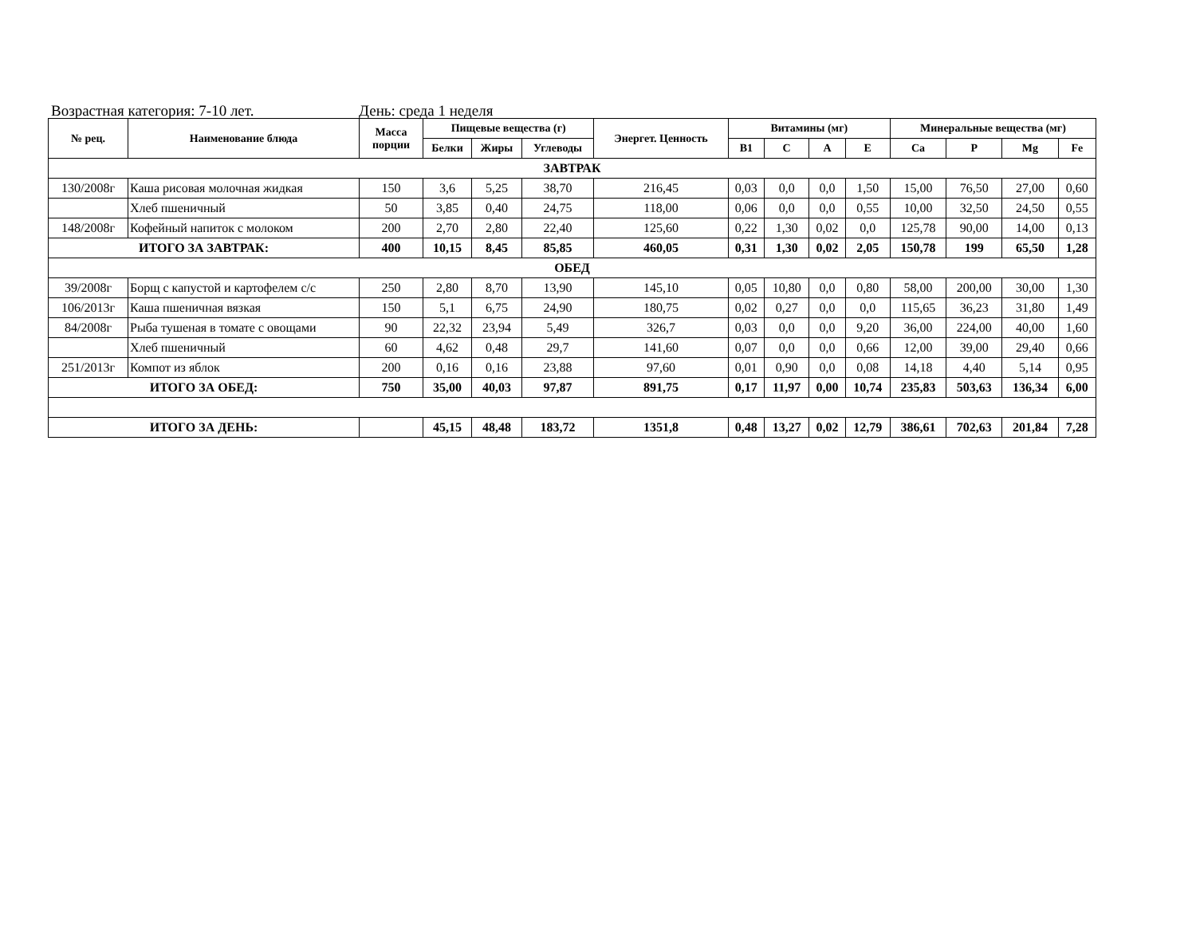Возрастная категория: 7-10 лет. День: среда 1 неделя
| № рец. | Наименование блюда | Масса порции | Пищевые вещества (г) | | | Энергет. Ценность | Витамины (мг) | | | | Минеральные вещества (мг) | | | |
| --- | --- | --- | --- | --- | --- | --- | --- | --- | --- | --- | --- | --- | --- | --- |
| | | | Белки | Жиры | Углеводы | | B1 | C | A | E | Ca | P | Mg | Fe |
| ЗАВТРАК | | | | | | | | | | | | | | |
| 130/2008г | Каша рисовая молочная жидкая | 150 | 3,6 | 5,25 | 38,70 | 216,45 | 0,03 | 0,0 | 0,0 | 1,50 | 15,00 | 76,50 | 27,00 | 0,60 |
| | Хлеб пшеничный | 50 | 3,85 | 0,40 | 24,75 | 118,00 | 0,06 | 0,0 | 0,0 | 0,55 | 10,00 | 32,50 | 24,50 | 0,55 |
| 148/2008г | Кофейный напиток с молоком | 200 | 2,70 | 2,80 | 22,40 | 125,60 | 0,22 | 1,30 | 0,02 | 0,0 | 125,78 | 90,00 | 14,00 | 0,13 |
| ИТОГО ЗА ЗАВТРАК: | | 400 | 10,15 | 8,45 | 85,85 | 460,05 | 0,31 | 1,30 | 0,02 | 2,05 | 150,78 | 199 | 65,50 | 1,28 |
| ОБЕД | | | | | | | | | | | | | | |
| 39/2008г | Борщ с капустой и картофелем с/с | 250 | 2,80 | 8,70 | 13,90 | 145,10 | 0,05 | 10,80 | 0,0 | 0,80 | 58,00 | 200,00 | 30,00 | 1,30 |
| 106/2013г | Каша пшеничная вязкая | 150 | 5,1 | 6,75 | 24,90 | 180,75 | 0,02 | 0,27 | 0,0 | 0,0 | 115,65 | 36,23 | 31,80 | 1,49 |
| 84/2008г | Рыба тушеная в томате с овощами | 90 | 22,32 | 23,94 | 5,49 | 326,7 | 0,03 | 0,0 | 0,0 | 9,20 | 36,00 | 224,00 | 40,00 | 1,60 |
| | Хлеб пшеничный | 60 | 4,62 | 0,48 | 29,7 | 141,60 | 0,07 | 0,0 | 0,0 | 0,66 | 12,00 | 39,00 | 29,40 | 0,66 |
| 251/2013г | Компот из яблок | 200 | 0,16 | 0,16 | 23,88 | 97,60 | 0,01 | 0,90 | 0,0 | 0,08 | 14,18 | 4,40 | 5,14 | 0,95 |
| ИТОГО ЗА ОБЕД: | | 750 | 35,00 | 40,03 | 97,87 | 891,75 | 0,17 | 11,97 | 0,00 | 10,74 | 235,83 | 503,63 | 136,34 | 6,00 |
| ИТОГО ЗА ДЕНЬ: | | | 45,15 | 48,48 | 183,72 | 1351,8 | 0,48 | 13,27 | 0,02 | 12,79 | 386,61 | 702,63 | 201,84 | 7,28 |